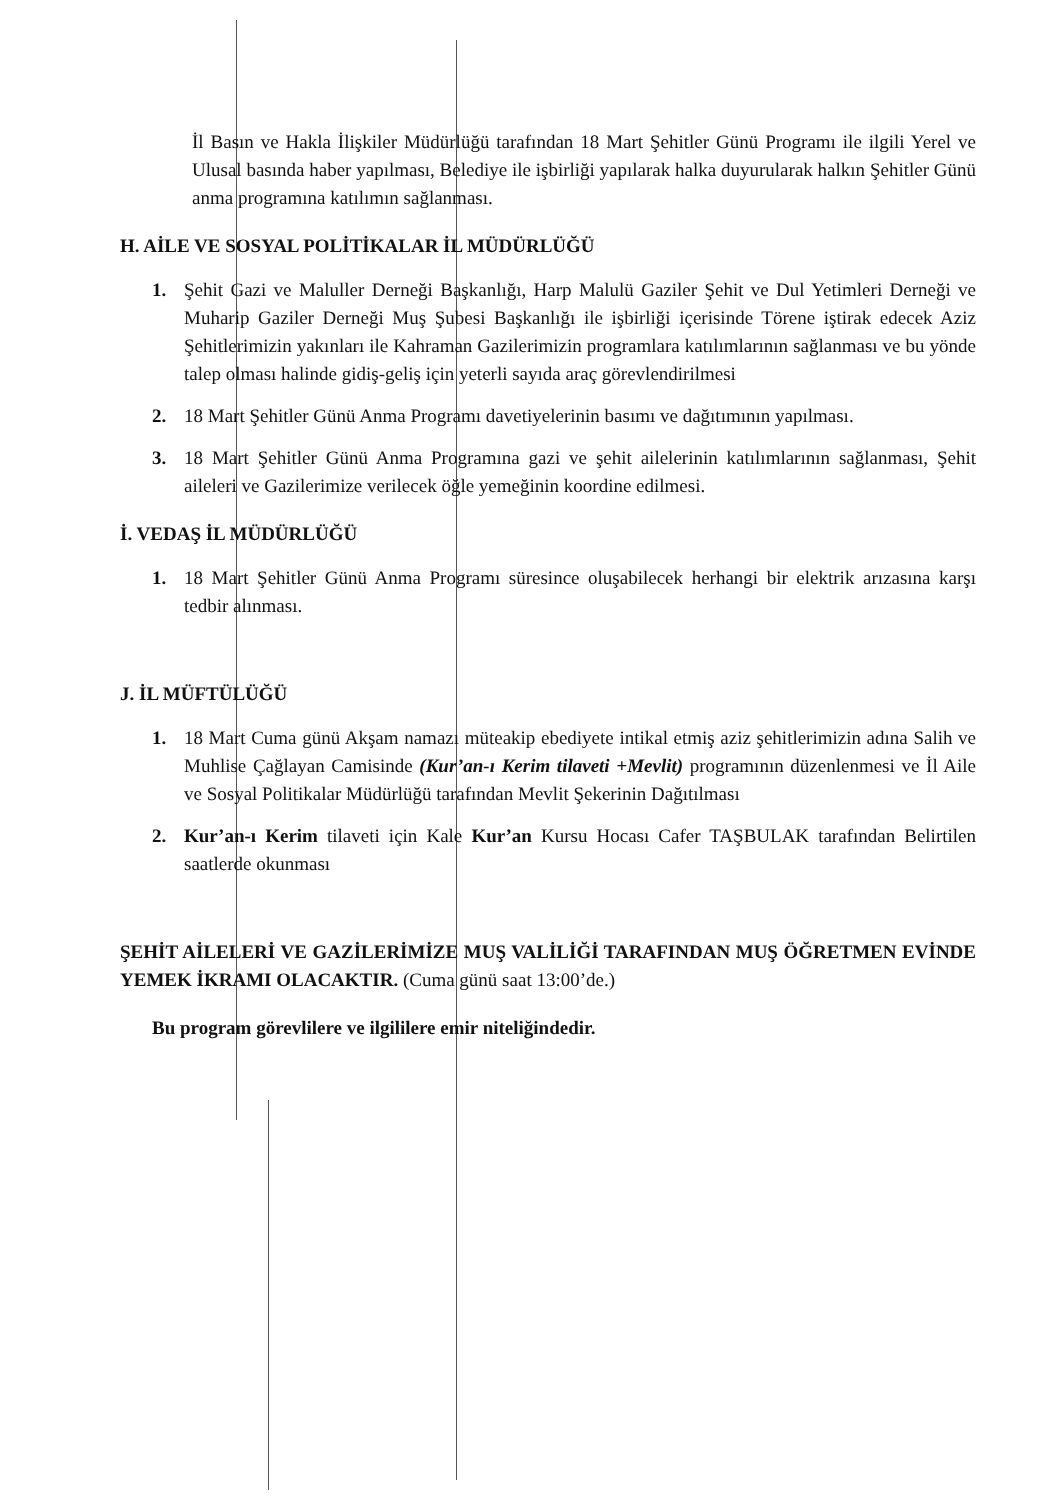İl Basın ve Hakla İlişkiler Müdürlüğü tarafından 18 Mart Şehitler Günü Programı ile ilgili Yerel ve Ulusal basında haber yapılması, Belediye ile işbirliği yapılarak halka duyurularak halkın Şehitler Günü anma programına katılımın sağlanması.
H. AİLE VE SOSYAL POLİTİKALAR İL MÜDÜRLÜĞÜ
1. Şehit Gazi ve Maluller Derneği Başkanlığı, Harp Malulü Gaziler Şehit ve Dul Yetimleri Derneği ve Muharip Gaziler Derneği Muş Şubesi Başkanlığı ile işbirliği içerisinde Törene iştirak edecek Aziz Şehitlerimizin yakınları ile Kahraman Gazilerimizin programlara katılımlarının sağlanması ve bu yönde talep olması halinde gidiş-geliş için yeterli sayıda araç görevlendirilmesi
2. 18 Mart Şehitler Günü Anma Programı davetiyelerinin basımı ve dağıtımının yapılması.
3. 18 Mart Şehitler Günü Anma Programına gazi ve şehit ailelerinin katılımlarının sağlanması, Şehit aileleri ve Gazilerimize verilecek öğle yemeğinin koordine edilmesi.
İ. VEDAŞ İL MÜDÜRLÜĞÜ
1. 18 Mart Şehitler Günü Anma Programı süresince oluşabilecek herhangi bir elektrik arızasına karşı tedbir alınması.
J. İL MÜFTÜLÜĞÜ
1. 18 Mart Cuma günü Akşam namazı müteakip ebediyete intikal etmiş aziz şehitlerimizin adına Salih ve Muhlise Çağlayan Camisinde (Kur’an-ı Kerim tilaveti +Mevlit) programının düzenlenmesi ve İl Aile ve Sosyal Politikalar Müdürlüğü tarafından Mevlit Şekerinin Dağıtılması
2. Kur’an-ı Kerim tilaveti için Kale Kur’an Kursu Hocası Cafer TAŞBULAK tarafından Belirtilen saatlerde okunması
ŞEHİT AİLELERİ VE GAZİLERİMİZE MUŞ VALİLİĞİ TARAFINDAN MUŞ ÖĞRETMEN EVİNDE YEMEK İKRAMI OLACAKTIR. (Cuma günü saat 13:00’de.)
Bu program görevlilere ve ilgililere emir niteliğindedir.